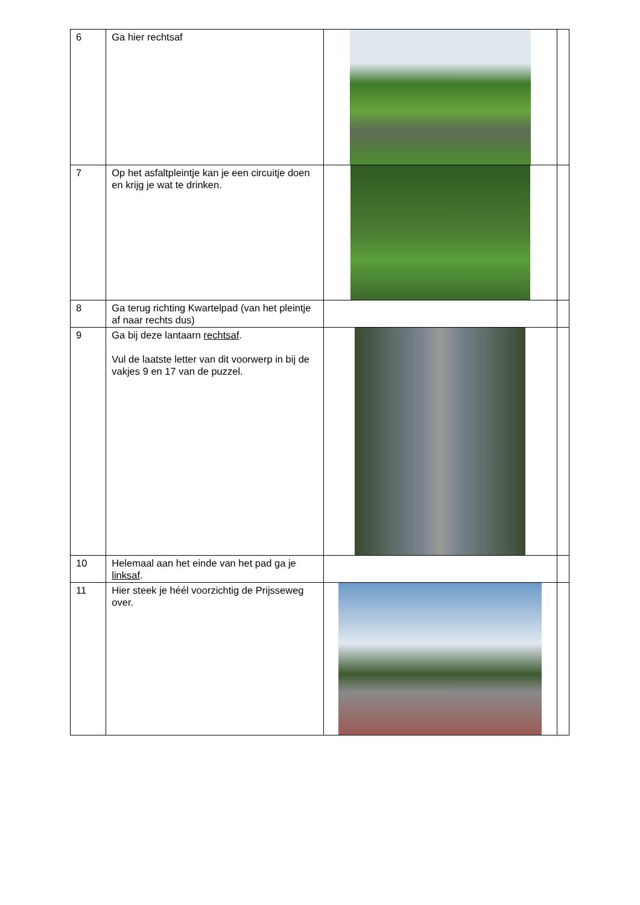| 6 | Ga hier rechtsaf | | |
| 7 | Op het asfaltpleintje kan je een circuitje doen en krijg je wat te drinken. | | |
| 8 | Ga terug richting Kwartelpad (van het pleintje af naar rechts dus) | | |
| 9 | Ga bij deze lantaarn rechtsaf . Vul de laatste letter van dit voorwerp in bij de vakjes 9 en 17 van de puzzel. | | |
| 10 | Helemaal aan het einde van het pad ga je linksaf . | | |
| 11 | Hier steek je héél voorzichtig de Prijsseweg over. | | |